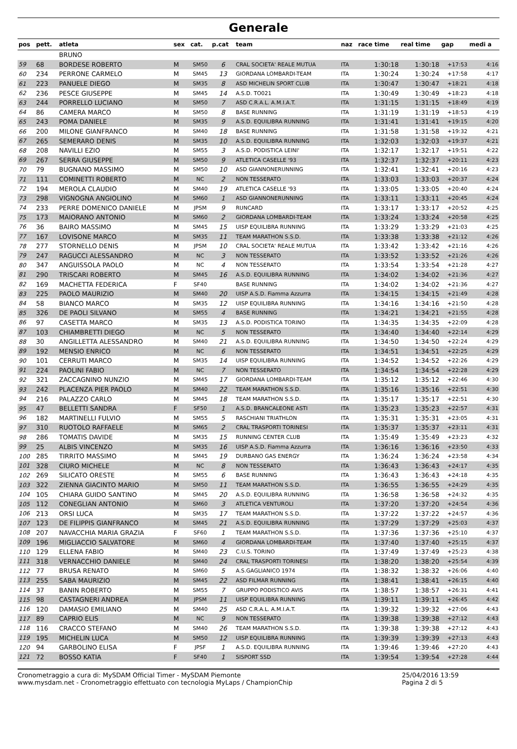Generale
| pos | pett. | atleta | sex | cat. | p.cat | team | naz | race time | real time | gap | medi a |
| --- | --- | --- | --- | --- | --- | --- | --- | --- | --- | --- | --- |
| | | BRUNO | | | | | | | | | |
| 59 | 68 | BORDESE ROBERTO | M | SM50 | 6 | CRAL SOCIETA' REALE MUTUA | ITA | 1:30:18 | 1:30:18 | +17:53 | 4:16 |
| 60 | 234 | PERRONE CARMELO | M | SM45 | 13 | GIORDANA LOMBARDI-TEAM | ITA | 1:30:24 | 1:30:24 | +17:58 | 4:17 |
| 61 | 223 | PANUELE DIEGO | M | SM35 | 8 | ASD MICHELIN SPORT CLUB | ITA | 1:30:47 | 1:30:47 | +18:21 | 4:18 |
| 62 | 236 | PESCE GIUSEPPE | M | SM45 | 14 | A.S.D. TO021 | ITA | 1:30:49 | 1:30:49 | +18:23 | 4:18 |
| 63 | 244 | PORRELLO LUCIANO | M | SM50 | 7 | ASD C.R.A.L. A.M.I.A.T. | ITA | 1:31:15 | 1:31:15 | +18:49 | 4:19 |
| 64 | 86 | CAMERA MARCO | M | SM50 | 8 | BASE RUNNING | ITA | 1:31:19 | 1:31:19 | +18:53 | 4:19 |
| 65 | 243 | POMA DANIELE | M | SM35 | 9 | A.S.D. EQUILIBRA RUNNING | ITA | 1:31:41 | 1:31:41 | +19:15 | 4:20 |
| 66 | 200 | MILONE GIANFRANCO | M | SM40 | 18 | BASE RUNNING | ITA | 1:31:58 | 1:31:58 | +19:32 | 4:21 |
| 67 | 265 | SEMERARO DENIS | M | SM35 | 10 | A.S.D. EQUILIBRA RUNNING | ITA | 1:32:03 | 1:32:03 | +19:37 | 4:21 |
| 68 | 208 | NAVILLI EZIO | M | SM55 | 3 | A.S.D. PODISTICA LEINI' | ITA | 1:32:17 | 1:32:17 | +19:51 | 4:22 |
| 69 | 267 | SERRA GIUSEPPE | M | SM50 | 9 | ATLETICA CASELLE '93 | ITA | 1:32:37 | 1:32:37 | +20:11 | 4:23 |
| 70 | 79 | BUGNANO MASSIMO | M | SM50 | 10 | ASD GIANNONERUNNING | ITA | 1:32:41 | 1:32:41 | +20:16 | 4:23 |
| 71 | 111 | COMINETTI ROBERTO | M | NC | 2 | NON TESSERATO | ITA | 1:33:03 | 1:33:03 | +20:37 | 4:24 |
| 72 | 194 | MEROLA CLAUDIO | M | SM40 | 19 | ATLETICA CASELLE '93 | ITA | 1:33:05 | 1:33:05 | +20:40 | 4:24 |
| 73 | 298 | VIGNOGNA ANGIOLINO | M | SM60 | 1 | ASD GIANNONERUNNING | ITA | 1:33:11 | 1:33:11 | +20:45 | 4:24 |
| 74 | 233 | PERRE DOMENICO DANIELE | M | JPSM | 9 | RUNCARD | ITA | 1:33:17 | 1:33:17 | +20:52 | 4:25 |
| 75 | 173 | MAIORANO ANTONIO | M | SM60 | 2 | GIORDANA LOMBARDI-TEAM | ITA | 1:33:24 | 1:33:24 | +20:58 | 4:25 |
| 76 | 36 | BAIRO MASSIMO | M | SM45 | 15 | UISP EQUILIBRA RUNNING | ITA | 1:33:29 | 1:33:29 | +21:03 | 4:25 |
| 77 | 167 | LOVISONE MARCO | M | SM35 | 11 | TEAM MARATHON S.S.D. | ITA | 1:33:38 | 1:33:38 | +21:12 | 4:26 |
| 78 | 277 | STORNELLO DENIS | M | JPSM | 10 | CRAL SOCIETA' REALE MUTUA | ITA | 1:33:42 | 1:33:42 | +21:16 | 4:26 |
| 79 | 247 | RAGUCCI ALESSANDRO | M | NC | 3 | NON TESSERATO | ITA | 1:33:52 | 1:33:52 | +21:26 | 4:26 |
| 80 | 347 | ANGUISSOLA PAOLO | M | NC | 4 | NON TESSERATO | ITA | 1:33:54 | 1:33:54 | +21:28 | 4:27 |
| 81 | 290 | TRISCARI ROBERTO | M | SM45 | 16 | A.S.D. EQUILIBRA RUNNING | ITA | 1:34:02 | 1:34:02 | +21:36 | 4:27 |
| 82 | 169 | MACHETTA FEDERICA | F | SF40 | | BASE RUNNING | ITA | 1:34:02 | 1:34:02 | +21:36 | 4:27 |
| 83 | 225 | PAOLO MAURIZIO | M | SM40 | 20 | UISP A.S.D. Fiamma Azzurra | ITA | 1:34:15 | 1:34:15 | +21:49 | 4:28 |
| 84 | 58 | BIANCO MARCO | M | SM35 | 12 | UISP EQUILIBRA RUNNING | ITA | 1:34:16 | 1:34:16 | +21:50 | 4:28 |
| 85 | 326 | DE PAOLI SILVANO | M | SM55 | 4 | BASE RUNNING | ITA | 1:34:21 | 1:34:21 | +21:55 | 4:28 |
| 86 | 97 | CASETTA MARCO | M | SM35 | 13 | A.S.D. PODISTICA TORINO | ITA | 1:34:35 | 1:34:35 | +22:09 | 4:28 |
| 87 | 103 | CHIAMBRETTI DIEGO | M | NC | 5 | NON TESSERATO | ITA | 1:34:40 | 1:34:40 | +22:14 | 4:29 |
| 88 | 30 | ANGILLETTA ALESSANDRO | M | SM40 | 21 | A.S.D. EQUILIBRA RUNNING | ITA | 1:34:50 | 1:34:50 | +22:24 | 4:29 |
| 89 | 192 | MENSIO ENRICO | M | NC | 6 | NON TESSERATO | ITA | 1:34:51 | 1:34:51 | +22:25 | 4:29 |
| 90 | 101 | CERRUTI MARCO | M | SM35 | 14 | UISP EQUILIBRA RUNNING | ITA | 1:34:52 | 1:34:52 | +22:26 | 4:29 |
| 91 | 224 | PAOLINI FABIO | M | NC | 7 | NON TESSERATO | ITA | 1:34:54 | 1:34:54 | +22:28 | 4:29 |
| 92 | 321 | ZACCAGNINO NUNZIO | M | SM45 | 17 | GIORDANA LOMBARDI-TEAM | ITA | 1:35:12 | 1:35:12 | +22:46 | 4:30 |
| 93 | 242 | PLACENZA PIER PAOLO | M | SM40 | 22 | TEAM MARATHON S.S.D. | ITA | 1:35:16 | 1:35:16 | +22:51 | 4:30 |
| 94 | 216 | PALAZZO CARLO | M | SM45 | 18 | TEAM MARATHON S.S.D. | ITA | 1:35:17 | 1:35:17 | +22:51 | 4:30 |
| 95 | 47 | BELLETTI SANDRA | F | SF50 | 1 | A.S.D. BRANCALEONE ASTI | ITA | 1:35:23 | 1:35:23 | +22:57 | 4:31 |
| 96 | 182 | MARTINELLI FULVIO | M | SM55 | 5 | RASCHIANI TRIATHLON | ITA | 1:35:31 | 1:35:31 | +23:05 | 4:31 |
| 97 | 310 | RUOTOLO RAFFAELE | M | SM65 | 2 | CRAL TRASPORTI TORINESI | ITA | 1:35:37 | 1:35:37 | +23:11 | 4:31 |
| 98 | 286 | TOMATIS DAVIDE | M | SM35 | 15 | RUNNING CENTER CLUB | ITA | 1:35:49 | 1:35:49 | +23:23 | 4:32 |
| 99 | 25 | ALBIS VINCENZO | M | SM35 | 16 | UISP A.S.D. Fiamma Azzurra | ITA | 1:36:16 | 1:36:16 | +23:50 | 4:33 |
| 100 | 285 | TIRRITO MASSIMO | M | SM45 | 19 | DURBANO GAS ENERGY | ITA | 1:36:24 | 1:36:24 | +23:58 | 4:34 |
| 101 | 328 | CIURO MICHELE | M | NC | 8 | NON TESSERATO | ITA | 1:36:43 | 1:36:43 | +24:17 | 4:35 |
| 102 | 269 | SILICATO ORESTE | M | SM55 | 6 | BASE RUNNING | ITA | 1:36:43 | 1:36:43 | +24:18 | 4:35 |
| 103 | 322 | ZIENNA GIACINTO MARIO | M | SM50 | 11 | TEAM MARATHON S.S.D. | ITA | 1:36:55 | 1:36:55 | +24:29 | 4:35 |
| 104 | 105 | CHIARA GUIDO SANTINO | M | SM45 | 20 | A.S.D. EQUILIBRA RUNNING | ITA | 1:36:58 | 1:36:58 | +24:32 | 4:35 |
| 105 | 112 | CONEGLIAN ANTONIO | M | SM60 | 3 | ATLETICA VENTUROLI | ITA | 1:37:20 | 1:37:20 | +24:54 | 4:36 |
| 106 | 213 | ORSI LUCA | M | SM35 | 17 | TEAM MARATHON S.S.D. | ITA | 1:37:22 | 1:37:22 | +24:57 | 4:36 |
| 107 | 123 | DE FILIPPIS GIANFRANCO | M | SM45 | 21 | A.S.D. EQUILIBRA RUNNING | ITA | 1:37:29 | 1:37:29 | +25:03 | 4:37 |
| 108 | 207 | NAVACCHIA MARIA GRAZIA | F | SF60 | 1 | TEAM MARATHON S.S.D. | ITA | 1:37:36 | 1:37:36 | +25:10 | 4:37 |
| 109 | 196 | MIGLIACCIO SALVATORE | M | SM60 | 4 | GIORDANA LOMBARDI-TEAM | ITA | 1:37:40 | 1:37:40 | +25:15 | 4:37 |
| 110 | 129 | ELLENA FABIO | M | SM40 | 23 | C.U.S. TORINO | ITA | 1:37:49 | 1:37:49 | +25:23 | 4:38 |
| 111 | 318 | VERNACCHIO DANIELE | M | SM40 | 24 | CRAL TRASPORTI TORINESI | ITA | 1:38:20 | 1:38:20 | +25:54 | 4:39 |
| 112 | 77 | BRUSA RENATO | M | SM60 | 5 | A.S.GAGLIANICO 1974 | ITA | 1:38:32 | 1:38:32 | +26:06 | 4:40 |
| 113 | 255 | SABA MAURIZIO | M | SM45 | 22 | ASD FILMAR RUNNING | ITA | 1:38:41 | 1:38:41 | +26:15 | 4:40 |
| 114 | 37 | BANIN ROBERTO | M | SM55 | 7 | GRUPPO PODISTICO AVIS | ITA | 1:38:57 | 1:38:57 | +26:31 | 4:41 |
| 115 | 98 | CASTAGNERI ANDREA | M | JPSM | 11 | UISP EQUILIBRA RUNNING | ITA | 1:39:11 | 1:39:11 | +26:45 | 4:42 |
| 116 | 120 | DAMASIO EMILIANO | M | SM40 | 25 | ASD C.R.A.L. A.M.I.A.T. | ITA | 1:39:32 | 1:39:32 | +27:06 | 4:43 |
| 117 | 89 | CAPRIO ELIS | M | NC | 9 | NON TESSERATO | ITA | 1:39:38 | 1:39:38 | +27:12 | 4:43 |
| 118 | 116 | CRACCO STEFANO | M | SM40 | 26 | TEAM MARATHON S.S.D. | ITA | 1:39:38 | 1:39:38 | +27:12 | 4:43 |
| 119 | 195 | MICHELIN LUCA | M | SM50 | 12 | UISP EQUILIBRA RUNNING | ITA | 1:39:39 | 1:39:39 | +27:13 | 4:43 |
| 120 | 94 | GARBOLINO ELISA | F | JPSF | 1 | A.S.D. EQUILIBRA RUNNING | ITA | 1:39:46 | 1:39:46 | +27:20 | 4:43 |
| 121 | 72 | BOSSO KATIA | F | SF40 | 1 | SISPORT SSD | ITA | 1:39:54 | 1:39:54 | +27:28 | 4:44 |
Cronometraggio a cura di: MySDAM Official Timer - MySDAM Piemonte
www.mysdam.net - Cronometraggio effettuato con tecnologia MyLaps / ChampionChip
25/04/2016 13:59
Pagina 2 di 5